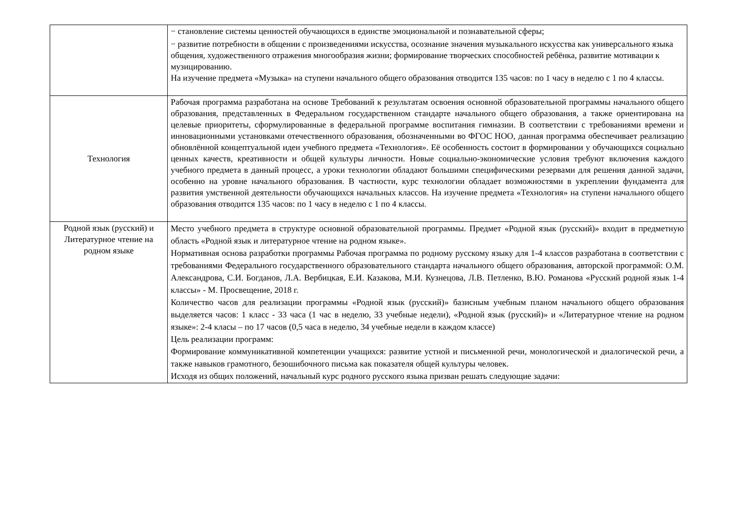| | − становление системы ценностей обучающихся в единстве эмоциональной и познавательной сферы; − развитие потребности в общении с произведениями искусства, осознание значения музыкального искусства как универсального языка общения, художественного отражения многообразия жизни; формирование творческих способностей ребёнка, развитие мотивации к музицированию. На изучение предмета «Музыка» на ступени начального общего образования отводится 135 часов: по 1 часу в неделю с 1 по 4 классы. |
| Технология | Рабочая программа разработана на основе Требований к результатам освоения основной образовательной программы начального общего образования, представленных в Федеральном государственном стандарте начального общего образования, а также ориентирована на целевые приоритеты, сформулированные в федеральной программе воспитания гимназии. В соответствии с требованиями времени и инновационными установками отечественного образования, обозначенными во ФГОС НОО, данная программа обеспечивает реализацию обновлённой концептуальной идеи учебного предмета «Технология». Её особенность состоит в формировании у обучающихся социально ценных качеств, креативности и общей культуры личности. Новые социально-экономические условия требуют включения каждого учебного предмета в данный процесс, а уроки технологии обладают большими специфическими резервами для решения данной задачи, особенно на уровне начального образования. В частности, курс технологии обладает возможностями в укреплении фундамента для развития умственной деятельности обучающихся начальных классов. На изучение предмета «Технология» на ступени начального общего образования отводится 135 часов: по 1 часу в неделю с 1 по 4 классы. |
| Родной язык (русский) и Литературное чтение на родном языке | Место учебного предмета в структуре основной образовательной программы. Предмет «Родной язык (русский)» входит в предметную область «Родной язык и литературное чтение на родном языке». Нормативная основа разработки программы Рабочая программа по родному русскому языку для 1-4 классов разработана в соответствии с требованиями Федерального государственного образовательного стандарта начального общего образования, авторской программой: О.М. Александрова, С.И. Богданов, Л.А. Вербицкая, Е.И. Казакова, М.И. Кузнецова, Л.В. Петленко, В.Ю. Романова «Русский родной язык 1-4 классы» - М. Просвещение, 2018 г. Количество часов для реализации программы «Родной язык (русский)» базисным учебным планом начального общего образования выделяется часов: 1 класс - 33 часа (1 час в неделю, 33 учебные недели), «Родной язык (русский)» и «Литературное чтение на родном языке»: 2-4 класы – по 17 часов (0,5 часа в неделю, 34 учебные недели в каждом классе) Цель реализации программ: Формирование коммуникативной компетенции учащихся: развитие устной и письменной речи, монологической и диалогической речи, а также навыков грамотного, безошибочного письма как показателя общей культуры человек. Исходя из общих положений, начальный курс родного русского языка призван решать следующие задачи: |